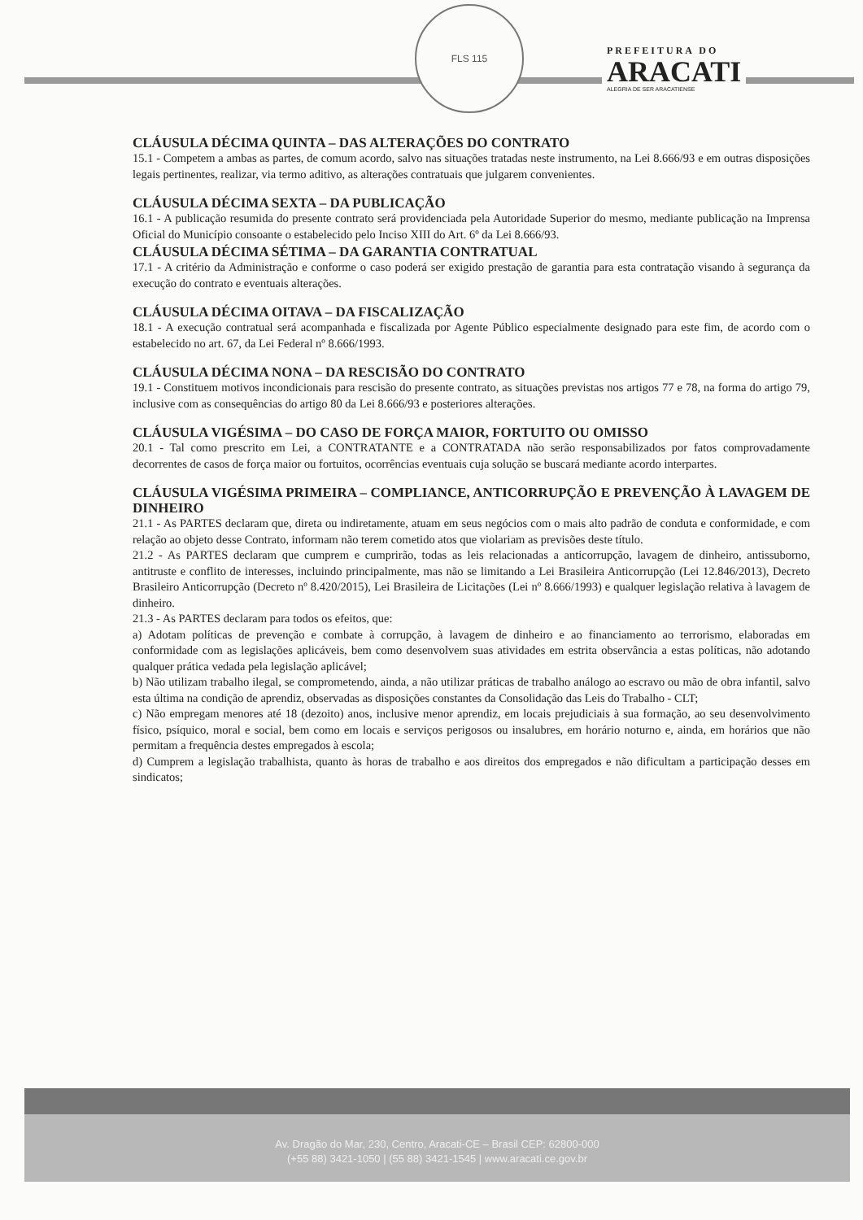FLS 115
PREFEITURA DO
ARACATI
ALEGRIA DE SER ARACATIENSE
CLÁUSULA DÉCIMA QUINTA – DAS ALTERAÇÕES DO CONTRATO
15.1 - Competem a ambas as partes, de comum acordo, salvo nas situações tratadas neste instrumento, na Lei 8.666/93 e em outras disposições legais pertinentes, realizar, via termo aditivo, as alterações contratuais que julgarem convenientes.
CLÁUSULA DÉCIMA SEXTA – DA PUBLICAÇÃO
16.1 - A publicação resumida do presente contrato será providenciada pela Autoridade Superior do mesmo, mediante publicação na Imprensa Oficial do Município consoante o estabelecido pelo Inciso XIII do Art. 6º da Lei 8.666/93.
CLÁUSULA DÉCIMA SÉTIMA – DA GARANTIA CONTRATUAL
17.1 - A critério da Administração e conforme o caso poderá ser exigido prestação de garantia para esta contratação visando à segurança da execução do contrato e eventuais alterações.
CLÁUSULA DÉCIMA OITAVA – DA FISCALIZAÇÃO
18.1 - A execução contratual será acompanhada e fiscalizada por Agente Público especialmente designado para este fim, de acordo com o estabelecido no art. 67, da Lei Federal nº 8.666/1993.
CLÁUSULA DÉCIMA NONA – DA RESCISÃO DO CONTRATO
19.1 - Constituem motivos incondicionais para rescisão do presente contrato, as situações previstas nos artigos 77 e 78, na forma do artigo 79, inclusive com as consequências do artigo 80 da Lei 8.666/93 e posteriores alterações.
CLÁUSULA VIGÉSIMA – DO CASO DE FORÇA MAIOR, FORTUITO OU OMISSO
20.1 - Tal como prescrito em Lei, a CONTRATANTE e a CONTRATADA não serão responsabilizados por fatos comprovadamente decorrentes de casos de força maior ou fortuitos, ocorrências eventuais cuja solução se buscará mediante acordo interpartes.
CLÁUSULA VIGÉSIMA PRIMEIRA – COMPLIANCE, ANTICORRUPÇÃO E PREVENÇÃO À LAVAGEM DE DINHEIRO
21.1 - As PARTES declaram que, direta ou indiretamente, atuam em seus negócios com o mais alto padrão de conduta e conformidade, e com relação ao objeto desse Contrato, informam não terem cometido atos que violariam as previsões deste título.
21.2 - As PARTES declaram que cumprem e cumprirão, todas as leis relacionadas a anticorrupção, lavagem de dinheiro, antissuborno, antitruste e conflito de interesses, incluindo principalmente, mas não se limitando a Lei Brasileira Anticorrupção (Lei 12.846/2013), Decreto Brasileiro Anticorrupção (Decreto nº 8.420/2015), Lei Brasileira de Licitações (Lei nº 8.666/1993) e qualquer legislação relativa à lavagem de dinheiro.
21.3 - As PARTES declaram para todos os efeitos, que:
a) Adotam políticas de prevenção e combate à corrupção, à lavagem de dinheiro e ao financiamento ao terrorismo, elaboradas em conformidade com as legislações aplicáveis, bem como desenvolvem suas atividades em estrita observância a estas políticas, não adotando qualquer prática vedada pela legislação aplicável;
b) Não utilizam trabalho ilegal, se comprometendo, ainda, a não utilizar práticas de trabalho análogo ao escravo ou mão de obra infantil, salvo esta última na condição de aprendiz, observadas as disposições constantes da Consolidação das Leis do Trabalho - CLT;
c) Não empregam menores até 18 (dezoito) anos, inclusive menor aprendiz, em locais prejudiciais à sua formação, ao seu desenvolvimento físico, psíquico, moral e social, bem como em locais e serviços perigosos ou insalubres, em horário noturno e, ainda, em horários que não permitam a frequência destes empregados à escola;
d) Cumprem a legislação trabalhista, quanto às horas de trabalho e aos direitos dos empregados e não dificultam a participação desses em sindicatos;
Av. Dragão do Mar, 230, Centro, Aracati-CE – Brasil CEP: 62800-000
(+55 88) 3421-1050 | (55 88) 3421-1545 | www.aracati.ce.gov.br